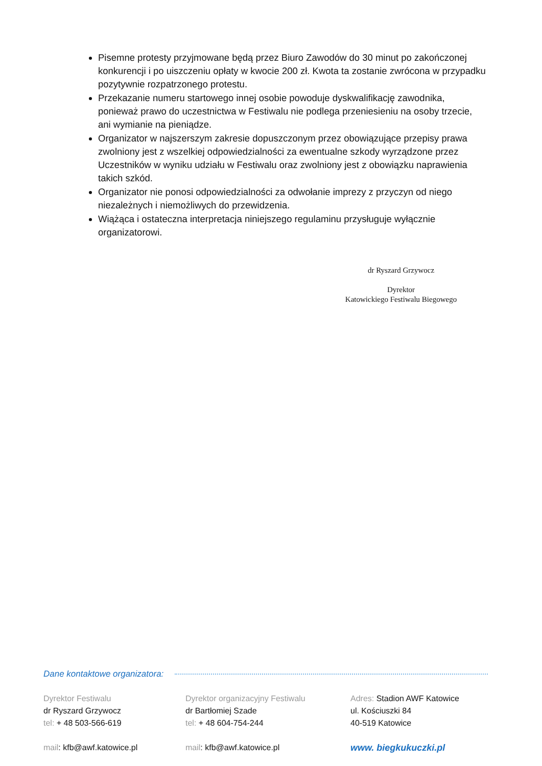Pisemne protesty przyjmowane będą przez Biuro Zawodów do 30 minut po zakończonej konkurencji i po uiszczeniu opłaty w kwocie 200 zł. Kwota ta zostanie zwrócona w przypadku pozytywnie rozpatrzonego protestu.
Przekazanie numeru startowego innej osobie powoduje dyskwalifikację zawodnika, ponieważ prawo do uczestnictwa w Festiwalu nie podlega przeniesieniu na osoby trzecie, ani wymianie na pieniądze.
Organizator w najszerszym zakresie dopuszczonym przez obowiązujące przepisy prawa zwolniony jest z wszelkiej odpowiedzialności za ewentualne szkody wyrządzone przez Uczestników w wyniku udziału w Festiwalu oraz zwolniony jest z obowiązku naprawienia takich szkód.
Organizator nie ponosi odpowiedzialności za odwołanie imprezy z przyczyn od niego niezależnych i niemożliwych do przewidzenia.
Wiążąca i ostateczna interpretacja niniejszego regulaminu przysługuje wyłącznie organizatorowi.
dr Ryszard Grzywocz
Dyrektor
Katowickiego Festiwalu Biegowego
Dane kontaktowe organizatora:
Dyrektor Festiwalu
dr Ryszard Grzywocz
tel: + 48 503-566-619
mail: kfb@awf.katowice.pl
Dyrektor organizacyjny Festiwalu
dr Bartłomiej Szade
tel: + 48 604-754-244
mail: kfb@awf.katowice.pl
Adres: Stadion AWF Katowice
ul. Kościuszki 84
40-519 Katowice
www. biegkukuczki.pl